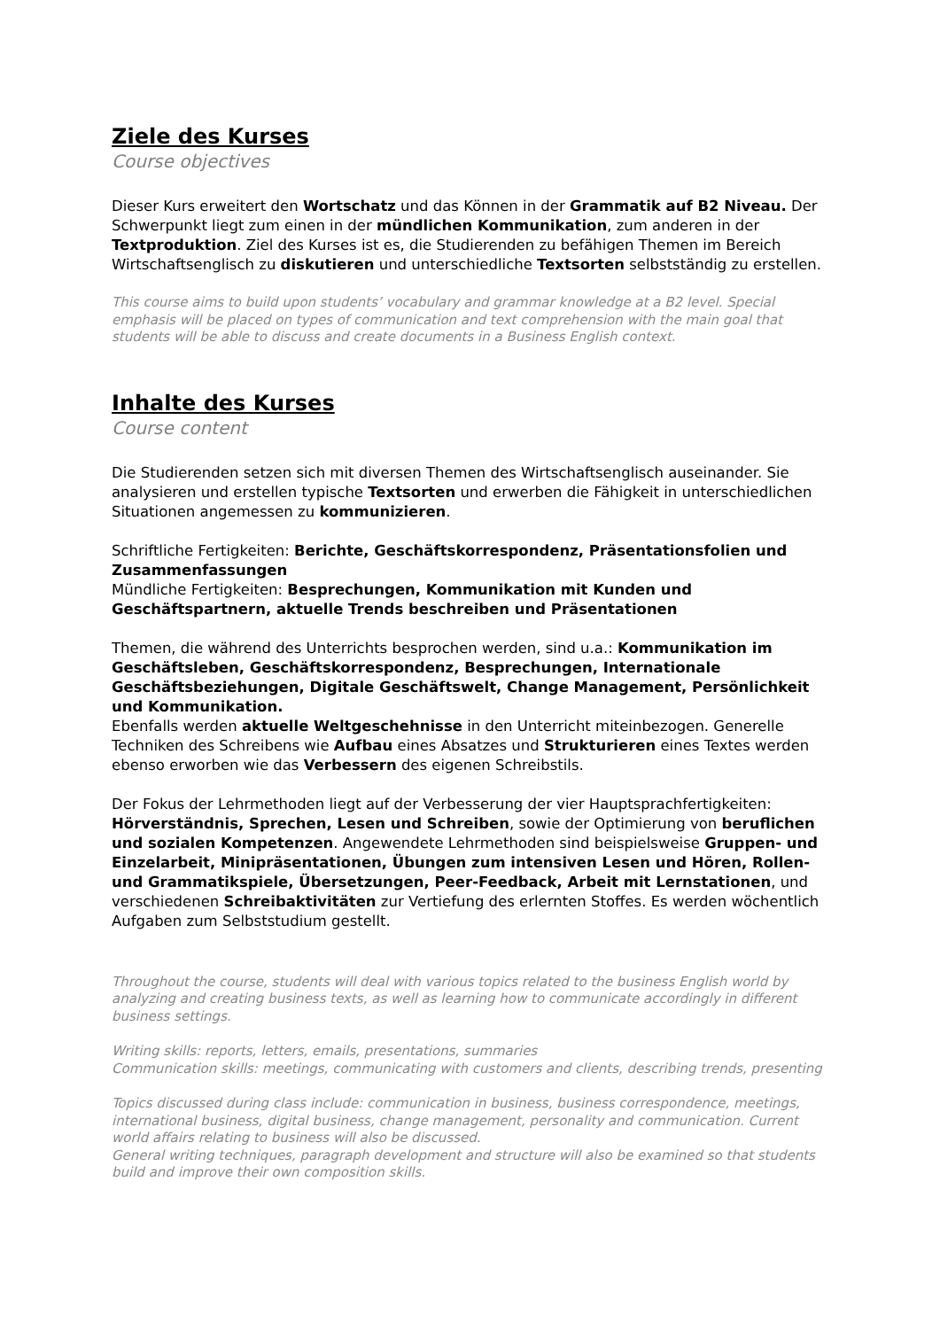Ziele des Kurses
Course objectives
Dieser Kurs erweitert den Wortschatz und das Können in der Grammatik auf B2 Niveau. Der Schwerpunkt liegt zum einen in der mündlichen Kommunikation, zum anderen in der Textproduktion. Ziel des Kurses ist es, die Studierenden zu befähigen Themen im Bereich Wirtschaftsenglisch zu diskutieren und unterschiedliche Textsorten selbstständig zu erstellen.
This course aims to build upon students’ vocabulary and grammar knowledge at a B2 level. Special emphasis will be placed on types of communication and text comprehension with the main goal that students will be able to discuss and create documents in a Business English context.
Inhalte des Kurses
Course content
Die Studierenden setzen sich mit diversen Themen des Wirtschaftsenglisch auseinander. Sie analysieren und erstellen typische Textsorten und erwerben die Fähigkeit in unterschiedlichen Situationen angemessen zu kommunizieren.
Schriftliche Fertigkeiten: Berichte, Geschäftskorrespondenz, Präsentationsfolien und Zusammenfassungen
Mündliche Fertigkeiten: Besprechungen, Kommunikation mit Kunden und Geschäftspartnern, aktuelle Trends beschreiben und Präsentationen
Themen, die während des Unterrichts besprochen werden, sind u.a.: Kommunikation im Geschäftsleben, Geschäftskorrespondenz, Besprechungen, Internationale Geschäftsbeziehungen, Digitale Geschäftswelt, Change Management, Persönlichkeit und Kommunikation.
Ebenfalls werden aktuelle Weltgeschehnisse in den Unterricht miteinbezogen. Generelle Techniken des Schreibens wie Aufbau eines Absatzes und Strukturieren eines Textes werden ebenso erworben wie das Verbessern des eigenen Schreibstils.
Der Fokus der Lehrmethoden liegt auf der Verbesserung der vier Hauptsprachfertigkeiten: Hörverständnis, Sprechen, Lesen und Schreiben, sowie der Optimierung von beruflichen und sozialen Kompetenzen. Angewendete Lehrmethoden sind beispielsweise Gruppen- und Einzelarbeit, Minipräsentationen, Übungen zum intensiven Lesen und Hören, Rollen- und Grammatikspiele, Übersetzungen, Peer-Feedback, Arbeit mit Lernstationen, und verschiedenen Schreibaktivitäten zur Vertiefung des erlernten Stoffes. Es werden wöchentlich Aufgaben zum Selbststudium gestellt.
Throughout the course, students will deal with various topics related to the business English world by analyzing and creating business texts, as well as learning how to communicate accordingly in different business settings.
Writing skills: reports, letters, emails, presentations, summaries
Communication skills: meetings, communicating with customers and clients, describing trends, presenting
Topics discussed during class include: communication in business, business correspondence, meetings, international business, digital business, change management, personality and communication. Current world affairs relating to business will also be discussed.
General writing techniques, paragraph development and structure will also be examined so that students build and improve their own composition skills.